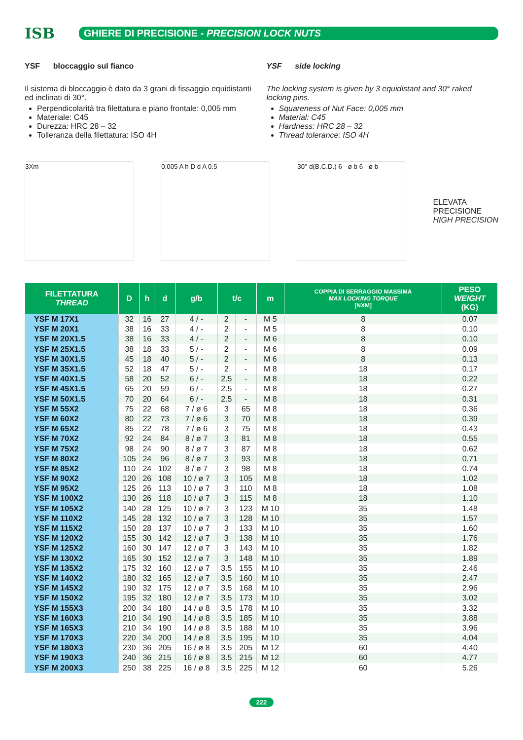ISB
GHIERE DI PRECISIONE - PRECISION LOCK NUTS
YSF bloccaggio sul fianco
Il sistema di bloccaggio è dato da 3 grani di fissaggio equidistanti ed inclinati di 30°.
Perpendicolarità tra filettatura e piano frontale: 0,005 mm
Materiale: C45
Durezza: HRC 28 – 32
Tolleranza della filettatura: ISO 4H
YSF side locking
The locking system is given by 3 equidistant and 30° raked locking pins.
Squareness of Nut Face: 0,005 mm
Material: C45
Hardness: HRC 28 – 32
Thread tolerance: ISO 4H
3Xm 0.005 A h D d A 0.5
30° d(B.C.D.) 6 - ø b 6 - ø b
ELEVATA
PRECISIONE
HIGH PRECISION
| FILETTATURA THREAD | D | h | d | g/b | t/c | | m | COPPIA DI SERRAGGIO MASSIMA MAX LOCKING TORQUE [NXM] | PESO WEIGHT (KG) |
| --- | --- | --- | --- | --- | --- | --- | --- | --- | --- |
| YSF M 17X1 | 32 | 16 | 27 | 4 / - | 2 | - | M 5 | 8 | 0.07 |
| YSF M 20X1 | 38 | 16 | 33 | 4 / - | 2 | - | M 5 | 8 | 0.10 |
| YSF M 20X1.5 | 38 | 16 | 33 | 4 / - | 2 | - | M 6 | 8 | 0.10 |
| YSF M 25X1.5 | 38 | 18 | 33 | 5 / - | 2 | - | M 6 | 8 | 0.09 |
| YSF M 30X1.5 | 45 | 18 | 40 | 5 / - | 2 | - | M 6 | 8 | 0.13 |
| YSF M 35X1.5 | 52 | 18 | 47 | 5 / - | 2 | - | M 8 | 18 | 0.17 |
| YSF M 40X1.5 | 58 | 20 | 52 | 6 / - | 2.5 | - | M 8 | 18 | 0.22 |
| YSF M 45X1.5 | 65 | 20 | 59 | 6 / - | 2.5 | - | M 8 | 18 | 0.27 |
| YSF M 50X1.5 | 70 | 20 | 64 | 6 / - | 2.5 | - | M 8 | 18 | 0.31 |
| YSF M 55X2 | 75 | 22 | 68 | 7 / ø 6 | 3 | 65 | M 8 | 18 | 0.36 |
| YSF M 60X2 | 80 | 22 | 73 | 7 / ø 6 | 3 | 70 | M 8 | 18 | 0.39 |
| YSF M 65X2 | 85 | 22 | 78 | 7 / ø 6 | 3 | 75 | M 8 | 18 | 0.43 |
| YSF M 70X2 | 92 | 24 | 84 | 8 / ø 7 | 3 | 81 | M 8 | 18 | 0.55 |
| YSF M 75X2 | 98 | 24 | 90 | 8 / ø 7 | 3 | 87 | M 8 | 18 | 0.62 |
| YSF M 80X2 | 105 | 24 | 96 | 8 / ø 7 | 3 | 93 | M 8 | 18 | 0.71 |
| YSF M 85X2 | 110 | 24 | 102 | 8 / ø 7 | 3 | 98 | M 8 | 18 | 0.74 |
| YSF M 90X2 | 120 | 26 | 108 | 10 / ø 7 | 3 | 105 | M 8 | 18 | 1.02 |
| YSF M 95X2 | 125 | 26 | 113 | 10 / ø 7 | 3 | 110 | M 8 | 18 | 1.08 |
| YSF M 100X2 | 130 | 26 | 118 | 10 / ø 7 | 3 | 115 | M 8 | 18 | 1.10 |
| YSF M 105X2 | 140 | 28 | 125 | 10 / ø 7 | 3 | 123 | M 10 | 35 | 1.48 |
| YSF M 110X2 | 145 | 28 | 132 | 10 / ø 7 | 3 | 128 | M 10 | 35 | 1.57 |
| YSF M 115X2 | 150 | 28 | 137 | 10 / ø 7 | 3 | 133 | M 10 | 35 | 1.60 |
| YSF M 120X2 | 155 | 30 | 142 | 12 / ø 7 | 3 | 138 | M 10 | 35 | 1.76 |
| YSF M 125X2 | 160 | 30 | 147 | 12 / ø 7 | 3 | 143 | M 10 | 35 | 1.82 |
| YSF M 130X2 | 165 | 30 | 152 | 12 / ø 7 | 3 | 148 | M 10 | 35 | 1.89 |
| YSF M 135X2 | 175 | 32 | 160 | 12 / ø 7 | 3.5 | 155 | M 10 | 35 | 2.46 |
| YSF M 140X2 | 180 | 32 | 165 | 12 / ø 7 | 3.5 | 160 | M 10 | 35 | 2.47 |
| YSF M 145X2 | 190 | 32 | 175 | 12 / ø 7 | 3.5 | 168 | M 10 | 35 | 2.96 |
| YSF M 150X2 | 195 | 32 | 180 | 12 / ø 7 | 3.5 | 173 | M 10 | 35 | 3.02 |
| YSF M 155X3 | 200 | 34 | 180 | 14 / ø 8 | 3.5 | 178 | M 10 | 35 | 3.32 |
| YSF M 160X3 | 210 | 34 | 190 | 14 / ø 8 | 3.5 | 185 | M 10 | 35 | 3.88 |
| YSF M 165X3 | 210 | 34 | 190 | 14 / ø 8 | 3.5 | 188 | M 10 | 35 | 3.96 |
| YSF M 170X3 | 220 | 34 | 200 | 14 / ø 8 | 3.5 | 195 | M 10 | 35 | 4.04 |
| YSF M 180X3 | 230 | 36 | 205 | 16 / ø 8 | 3.5 | 205 | M 12 | 60 | 4.40 |
| YSF M 190X3 | 240 | 36 | 215 | 16 / ø 8 | 3.5 | 215 | M 12 | 60 | 4.77 |
| YSF M 200X3 | 250 | 38 | 225 | 16 / ø 8 | 3.5 | 225 | M 12 | 60 | 5.26 |
222